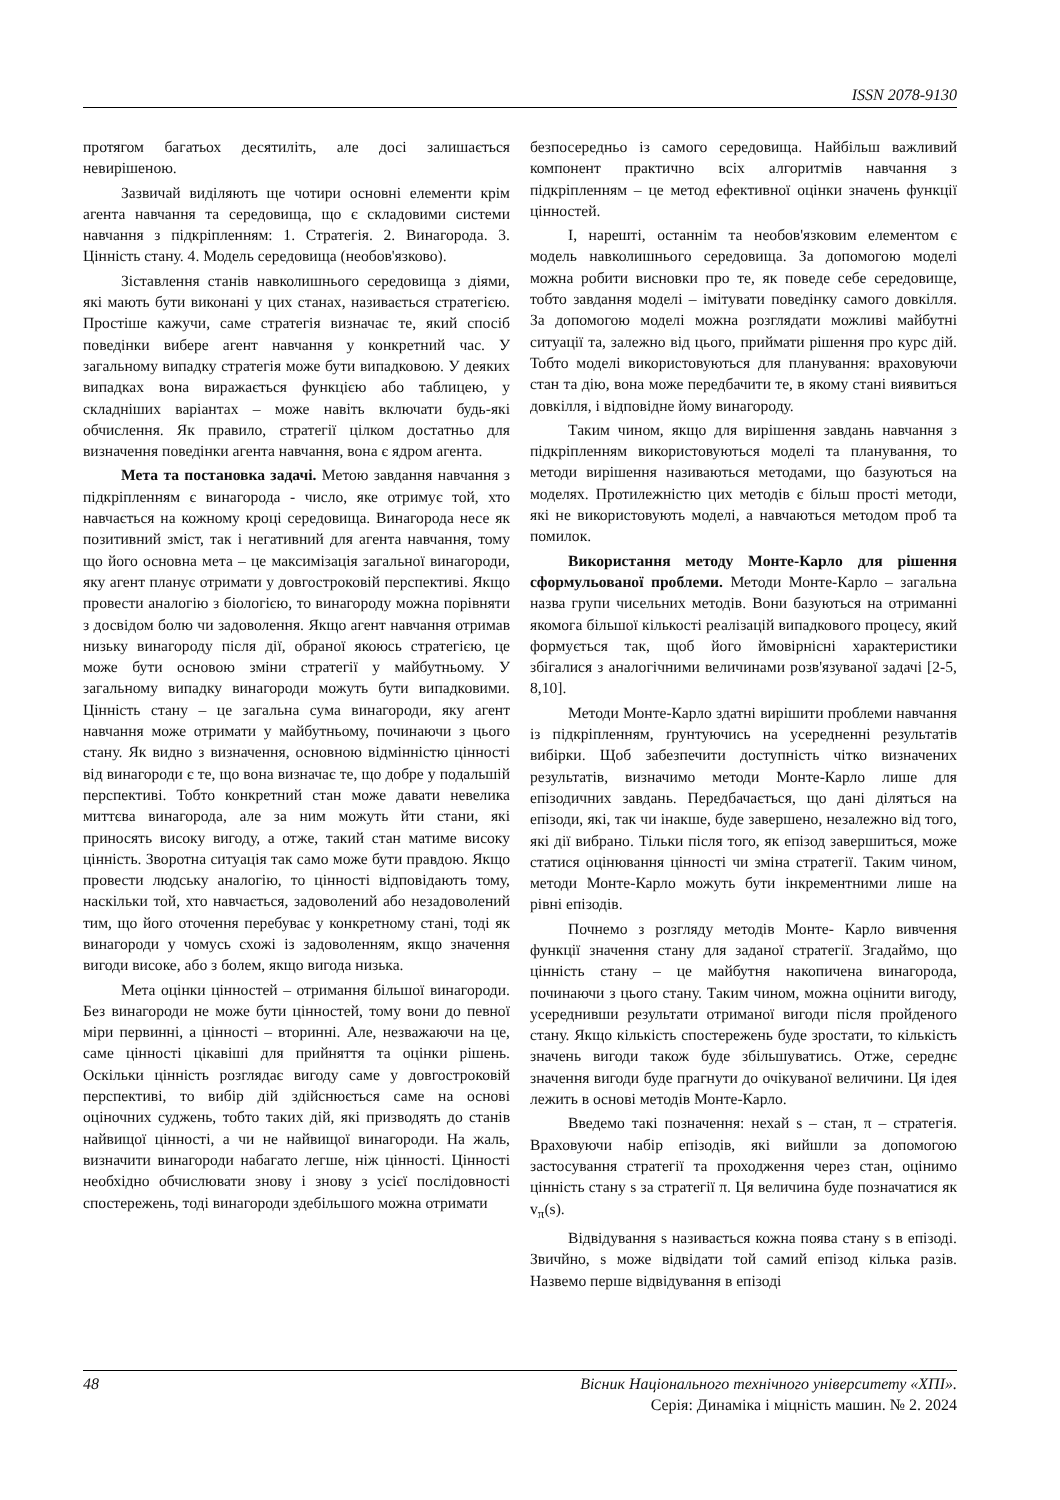ISSN 2078-9130
протягом багатьох десятиліть, але досі залишається невирішеною.
Зазвичай виділяють ще чотири основні елементи крім агента навчання та середовища, що є складовими системи навчання з підкріпленням: 1. Стратегія. 2. Винагорода. 3. Цінність стану. 4. Модель середовища (необов'язково).
Зіставлення станів навколишнього середовища з діями, які мають бути виконані у цих станах, називається стратегією. Простіше кажучи, саме стратегія визначає те, який спосіб поведінки вибере агент навчання у конкретний час. У загальному випадку стратегія може бути випадковою. У деяких випадках вона виражається функцією або таблицею, у складніших варіантах – може навіть включати будь-які обчислення. Як правило, стратегії цілком достатньо для визначення поведінки агента навчання, вона є ядром агента.
Мета та постановка задачі. Метою завдання навчання з підкріпленням є винагорода - число, яке отримує той, хто навчається на кожному кроці середовища. Винагорода несе як позитивний зміст, так і негативний для агента навчання, тому що його основна мета – це максимізація загальної винагороди, яку агент планує отримати у довгостроковій перспективі. Якщо провести аналогію з біологією, то винагороду можна порівняти з досвідом болю чи задоволення. Якщо агент навчання отримав низьку винагороду після дії, обраної якоюсь стратегією, це може бути основою зміни стратегії у майбутньому. У загальному випадку винагороди можуть бути випадковими. Цінність стану – це загальна сума винагороди, яку агент навчання може отримати у майбутньому, починаючи з цього стану. Як видно з визначення, основною відмінністю цінності від винагороди є те, що вона визначає те, що добре у подальшій перспективі. Тобто конкретний стан може давати невелика миттєва винагорода, але за ним можуть йти стани, які приносять високу вигоду, а отже, такий стан матиме високу цінність. Зворотна ситуація так само може бути правдою. Якщо провести людську аналогію, то цінності відповідають тому, наскільки той, хто навчається, задоволений або незадоволений тим, що його оточення перебуває у конкретному стані, тоді як винагороди у чомусь схожі із задоволенням, якщо значення вигоди високе, або з болем, якщо вигода низька.
Мета оцінки цінностей – отримання більшої винагороди. Без винагороди не може бути цінностей, тому вони до певної міри первинні, а цінності – вторинні. Але, незважаючи на це, саме цінності цікавіші для прийняття та оцінки рішень. Оскільки цінність розглядає вигоду саме у довгостроковій перспективі, то вибір дій здійснюється саме на основі оціночних суджень, тобто таких дій, які призводять до станів найвищої цінності, а чи не найвищої винагороди. На жаль, визначити винагороди набагато легше, ніж цінності. Цінності необхідно обчислювати знову і знову з усієї послідовності спостережень, тоді винагороди здебільшого можна отримати
безпосередньо із самого середовища. Найбільш важливий компонент практично всіх алгоритмів навчання з підкріпленням – це метод ефективної оцінки значень функції цінностей.
І, нарешті, останнім та необов'язковим елементом є модель навколишнього середовища. За допомогою моделі можна робити висновки про те, як поведе себе середовище, тобто завдання моделі – імітувати поведінку самого довкілля. За допомогою моделі можна розглядати можливі майбутні ситуації та, залежно від цього, приймати рішення про курс дій. Тобто моделі використовуються для планування: враховуючи стан та дію, вона може передбачити те, в якому стані виявиться довкілля, і відповідне йому винагороду.
Таким чином, якщо для вирішення завдань навчання з підкріпленням використовуються моделі та планування, то методи вирішення називаються методами, що базуються на моделях. Протилежністю цих методів є більш прості методи, які не використовують моделі, а навчаються методом проб та помилок.
Використання методу Монте-Карло для рішення сформульованої проблеми. Методи Монте-Карло – загальна назва групи чисельних методів. Вони базуються на отриманні якомога більшої кількості реалізацій випадкового процесу, який формується так, щоб його ймовірнісні характеристики збігалися з аналогічними величинами розв'язуваної задачі [2-5, 8,10].
Методи Монте-Карло здатні вирішити проблеми навчання із підкріпленням, ґрунтуючись на усередненні результатів вибірки. Щоб забезпечити доступність чітко визначених результатів, визначимо методи Монте-Карло лише для епізодичних завдань. Передбачається, що дані діляться на епізоди, які, так чи інакше, буде завершено, незалежно від того, які дії вибрано. Тільки після того, як епізод завершиться, може статися оцінювання цінності чи зміна стратегії. Таким чином, методи Монте-Карло можуть бути інкрементними лише на рівні епізодів.
Почнемо з розгляду методів Монте- Карло вивчення функції значення стану для заданої стратегії. Згадаймо, що цінність стану – це майбутня накопичена винагорода, починаючи з цього стану. Таким чином, можна оцінити вигоду, усереднивши результати отриманої вигоди після пройденого стану. Якщо кількість спостережень буде зростати, то кількість значень вигоди також буде збільшуватись. Отже, середнє значення вигоди буде прагнути до очікуваної величини. Ця ідея лежить в основі методів Монте-Карло.
Введемо такі позначення: нехай s – стан, π – стратегія. Враховуючи набір епізодів, які вийшли за допомогою застосування стратегії та проходження через стан, оцінимо цінність стану s за стратегії π. Ця величина буде позначатися як v<sub>π</sub>(s).
Відвідування s називається кожна поява стану s в епізоді. Звичйно, s може відвідати той самий епізод кілька разів. Назвемо перше відвідування в епізоді
48
Вісник Національного технічного університету «ХПІ».
Серія: Динаміка і міцність машин. № 2. 2024